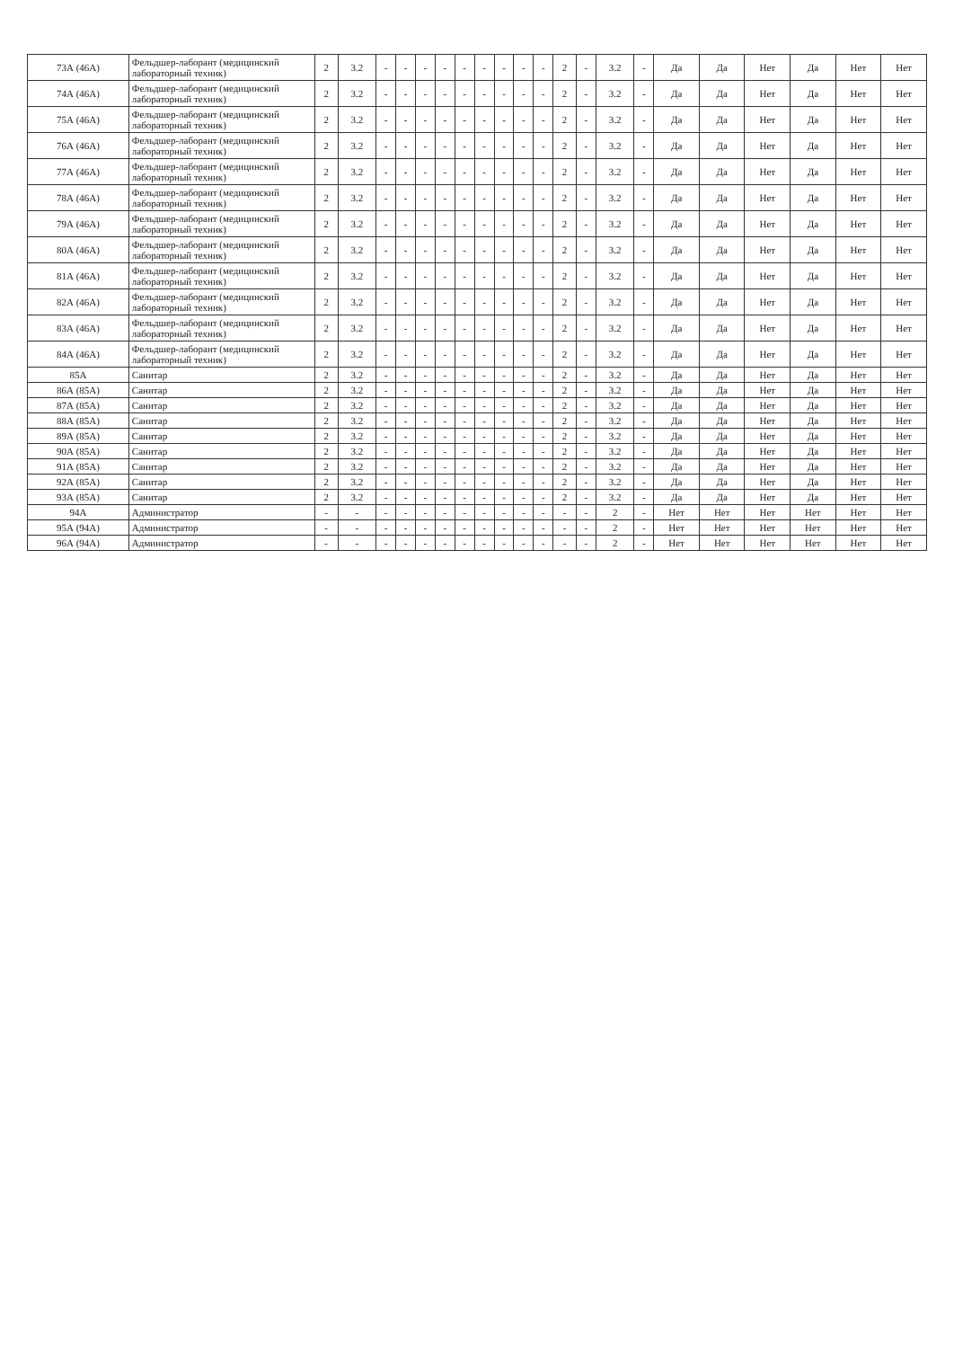| 73А (46А) | Фельдшер-лаборант (медицинский лабораторный техник) | 2 | 3.2 | - | - | - | - | - | - | - | - | - | 2 | - | 3.2 | - | Да | Да | Нет | Да | Нет | Нет |
| 74А (46А) | Фельдшер-лаборант (медицинский лабораторный техник) | 2 | 3.2 | - | - | - | - | - | - | - | - | - | 2 | - | 3.2 | - | Да | Да | Нет | Да | Нет | Нет |
| 75А (46А) | Фельдшер-лаборант (медицинский лабораторный техник) | 2 | 3.2 | - | - | - | - | - | - | - | - | - | 2 | - | 3.2 | - | Да | Да | Нет | Да | Нет | Нет |
| 76А (46А) | Фельдшер-лаборант (медицинский лабораторный техник) | 2 | 3.2 | - | - | - | - | - | - | - | - | - | 2 | - | 3.2 | - | Да | Да | Нет | Да | Нет | Нет |
| 77А (46А) | Фельдшер-лаборант (медицинский лабораторный техник) | 2 | 3.2 | - | - | - | - | - | - | - | - | - | 2 | - | 3.2 | - | Да | Да | Нет | Да | Нет | Нет |
| 78А (46А) | Фельдшер-лаборант (медицинский лабораторный техник) | 2 | 3.2 | - | - | - | - | - | - | - | - | - | 2 | - | 3.2 | - | Да | Да | Нет | Да | Нет | Нет |
| 79А (46А) | Фельдшер-лаборант (медицинский лабораторный техник) | 2 | 3.2 | - | - | - | - | - | - | - | - | - | 2 | - | 3.2 | - | Да | Да | Нет | Да | Нет | Нет |
| 80А (46А) | Фельдшер-лаборант (медицинский лабораторный техник) | 2 | 3.2 | - | - | - | - | - | - | - | - | - | 2 | - | 3.2 | - | Да | Да | Нет | Да | Нет | Нет |
| 81А (46А) | Фельдшер-лаборант (медицинский лабораторный техник) | 2 | 3.2 | - | - | - | - | - | - | - | - | - | 2 | - | 3.2 | - | Да | Да | Нет | Да | Нет | Нет |
| 82А (46А) | Фельдшер-лаборант (медицинский лабораторный техник) | 2 | 3.2 | - | - | - | - | - | - | - | - | - | 2 | - | 3.2 | - | Да | Да | Нет | Да | Нет | Нет |
| 83А (46А) | Фельдшер-лаборант (медицинский лабораторный техник) | 2 | 3.2 | - | - | - | - | - | - | - | - | - | 2 | - | 3.2 | - | Да | Да | Нет | Да | Нет | Нет |
| 84А (46А) | Фельдшер-лаборант (медицинский лабораторный техник) | 2 | 3.2 | - | - | - | - | - | - | - | - | - | 2 | - | 3.2 | - | Да | Да | Нет | Да | Нет | Нет |
| 85А | Санитар | 2 | 3.2 | - | - | - | - | - | - | - | - | - | 2 | - | 3.2 | - | Да | Да | Нет | Да | Нет | Нет |
| 86А (85А) | Санитар | 2 | 3.2 | - | - | - | - | - | - | - | - | - | 2 | - | 3.2 | - | Да | Да | Нет | Да | Нет | Нет |
| 87А (85А) | Санитар | 2 | 3.2 | - | - | - | - | - | - | - | - | - | 2 | - | 3.2 | - | Да | Да | Нет | Да | Нет | Нет |
| 88А (85А) | Санитар | 2 | 3.2 | - | - | - | - | - | - | - | - | - | 2 | - | 3.2 | - | Да | Да | Нет | Да | Нет | Нет |
| 89А (85А) | Санитар | 2 | 3.2 | - | - | - | - | - | - | - | - | - | 2 | - | 3.2 | - | Да | Да | Нет | Да | Нет | Нет |
| 90А (85А) | Санитар | 2 | 3.2 | - | - | - | - | - | - | - | - | - | 2 | - | 3.2 | - | Да | Да | Нет | Да | Нет | Нет |
| 91А (85А) | Санитар | 2 | 3.2 | - | - | - | - | - | - | - | - | - | 2 | - | 3.2 | - | Да | Да | Нет | Да | Нет | Нет |
| 92А (85А) | Санитар | 2 | 3.2 | - | - | - | - | - | - | - | - | - | 2 | - | 3.2 | - | Да | Да | Нет | Да | Нет | Нет |
| 93А (85А) | Санитар | 2 | 3.2 | - | - | - | - | - | - | - | - | - | 2 | - | 3.2 | - | Да | Да | Нет | Да | Нет | Нет |
| 94А | Администратор | - | - | - | - | - | - | - | - | - | - | - | - | - | 2 | - | Нет | Нет | Нет | Нет | Нет | Нет |
| 95А (94А) | Администратор | - | - | - | - | - | - | - | - | - | - | - | - | - | 2 | - | Нет | Нет | Нет | Нет | Нет | Нет |
| 96А (94А) | Администратор | - | - | - | - | - | - | - | - | - | - | - | - | - | 2 | - | Нет | Нет | Нет | Нет | Нет | Нет |